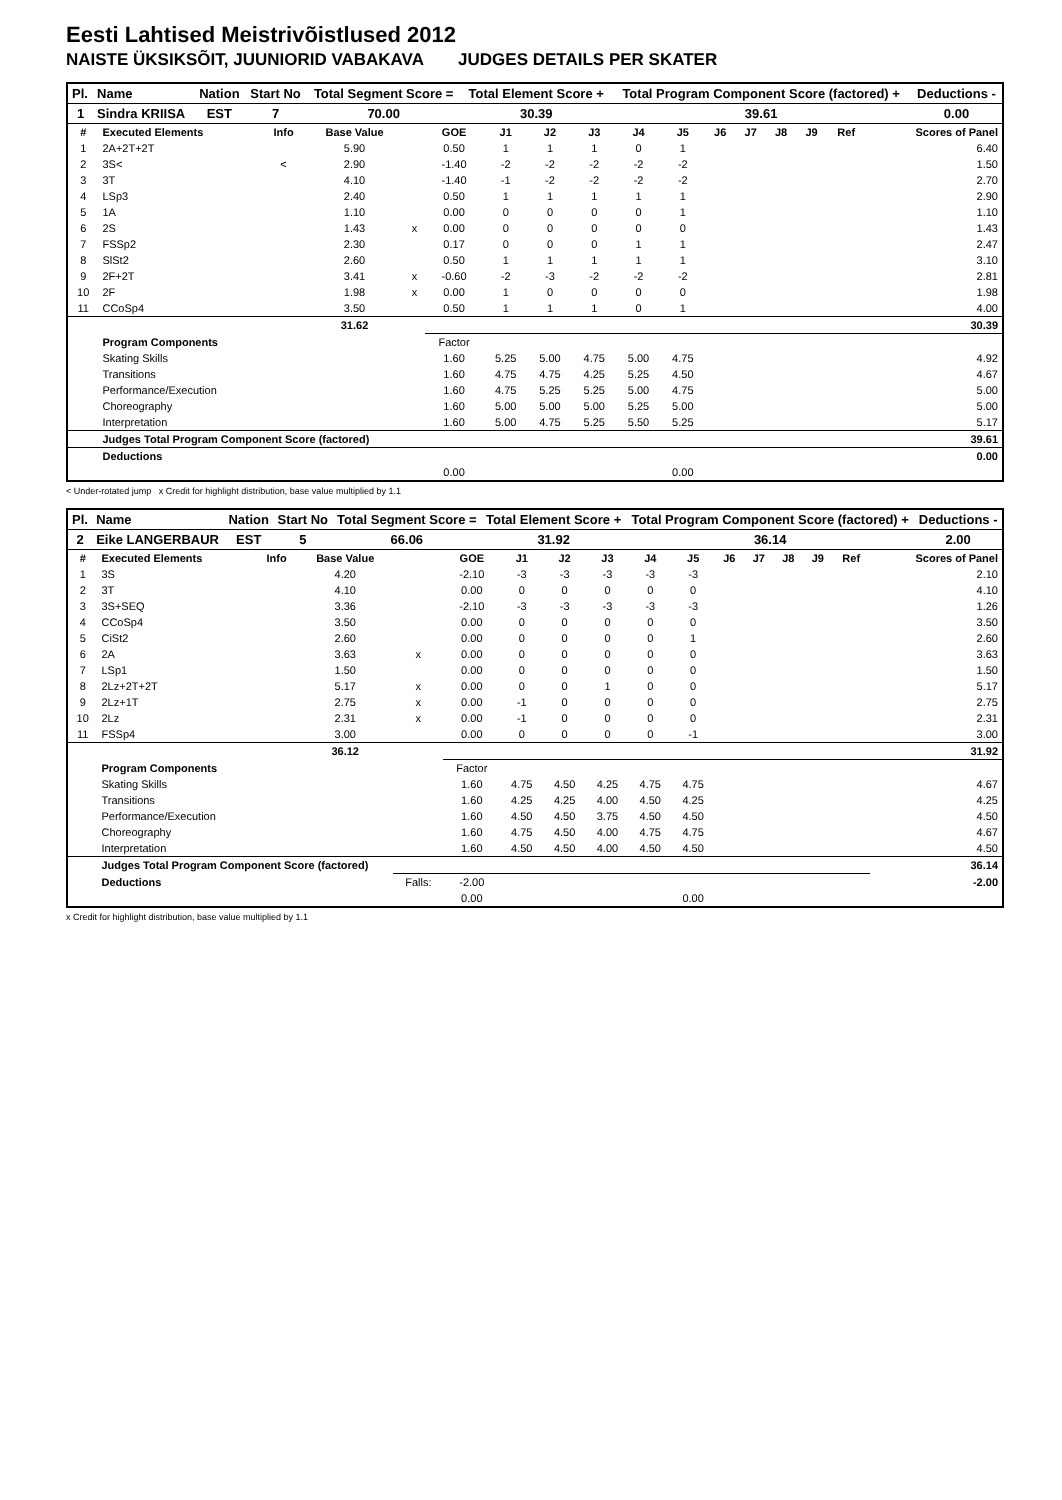Eesti Lahtised Meistrivõistlused 2012
NAISTE ÜKSIKSÕIT, JUUNIORID VABAKAVA JUDGES DETAILS PER SKATER
| Pl. | Name | Nation | Start No | Total Segment Score = | Total Element Score + | Total Program Component Score (factored) + | Deductions - |
| --- | --- | --- | --- | --- | --- | --- | --- |
| 1 | Sindra KRIISA | EST | 7 | 70.00 | 30.39 | 39.61 | 0.00 |
| # | Executed Elements | Info | Base Value | | GOE | J1 | J2 | J3 | J4 | J5 | J6 | J7 | J8 | J9 | Ref | Scores of Panel |
| --- | --- | --- | --- | --- | --- | --- | --- | --- | --- | --- | --- | --- | --- | --- | --- | --- |
| 1 | 2A+2T+2T | | 5.90 | | 0.50 | 1 | 1 | 1 | 0 | 1 | | | | | | 6.40 |
| 2 | 3S< | < | 2.90 | | -1.40 | -2 | -2 | -2 | -2 | -2 | | | | | | 1.50 |
| 3 | 3T | | 4.10 | | -1.40 | -1 | -2 | -2 | -2 | -2 | | | | | | 2.70 |
| 4 | LSp3 | | 2.40 | | 0.50 | 1 | 1 | 1 | 1 | 1 | | | | | | 2.90 |
| 5 | 1A | | 1.10 | | 0.00 | 0 | 0 | 0 | 0 | 1 | | | | | | 1.10 |
| 6 | 2S | | 1.43 | x | 0.00 | 0 | 0 | 0 | 0 | 0 | | | | | | 1.43 |
| 7 | FSSp2 | | 2.30 | | 0.17 | 0 | 0 | 0 | 1 | 1 | | | | | | 2.47 |
| 8 | SlSt2 | | 2.60 | | 0.50 | 1 | 1 | 1 | 1 | 1 | | | | | | 3.10 |
| 9 | 2F+2T | | 3.41 | x | -0.60 | -2 | -3 | -2 | -2 | -2 | | | | | | 2.81 |
| 10 | 2F | | 1.98 | x | 0.00 | 1 | 0 | 0 | 0 | 0 | | | | | | 1.98 |
| 11 | CCoSp4 | | 3.50 | | 0.50 | 1 | 1 | 1 | 0 | 1 | | | | | | 4.00 |
| | | | 31.62 | | | | | | | | | | | | | 30.39 |
| | Program Components | | | | Factor | | | | | | | | | | | |
| | Skating Skills | | | | 1.60 | 5.25 | 5.00 | 4.75 | 5.00 | 4.75 | | | | | | 4.92 |
| | Transitions | | | | 1.60 | 4.75 | 4.75 | 4.25 | 5.25 | 4.50 | | | | | | 4.67 |
| | Performance/Execution | | | | 1.60 | 4.75 | 5.25 | 5.25 | 5.00 | 4.75 | | | | | | 5.00 |
| | Choreography | | | | 1.60 | 5.00 | 5.00 | 5.00 | 5.25 | 5.00 | | | | | | 5.00 |
| | Interpretation | | | | 1.60 | 5.00 | 4.75 | 5.25 | 5.50 | 5.25 | | | | | | 5.17 |
| | Judges Total Program Component Score (factored) | | | | | | | | | | | | | | | 39.61 |
| | Deductions | | | | | | | | | | | | | | | 0.00 |
| | | | | | 0.00 | | | | | 0.00 | | | | | | |
< Under-rotated jump x Credit for highlight distribution, base value multiplied by 1.1
| Pl. | Name | Nation | Start No | Total Segment Score = | Total Element Score + | Total Program Component Score (factored) + | Deductions - |
| --- | --- | --- | --- | --- | --- | --- | --- |
| 2 | Eike LANGERBAUR | EST | 5 | 66.06 | 31.92 | 36.14 | 2.00 |
| # | Executed Elements | Info | Base Value | | GOE | J1 | J2 | J3 | J4 | J5 | J6 | J7 | J8 | J9 | Ref | Scores of Panel |
| --- | --- | --- | --- | --- | --- | --- | --- | --- | --- | --- | --- | --- | --- | --- | --- | --- |
| 1 | 3S | | 4.20 | | -2.10 | -3 | -3 | -3 | -3 | -3 | | | | | | 2.10 |
| 2 | 3T | | 4.10 | | 0.00 | 0 | 0 | 0 | 0 | 0 | | | | | | 4.10 |
| 3 | 3S+SEQ | | 3.36 | | -2.10 | -3 | -3 | -3 | -3 | -3 | | | | | | 1.26 |
| 4 | CCoSp4 | | 3.50 | | 0.00 | 0 | 0 | 0 | 0 | 0 | | | | | | 3.50 |
| 5 | CiSt2 | | 2.60 | | 0.00 | 0 | 0 | 0 | 0 | 1 | | | | | | 2.60 |
| 6 | 2A | | 3.63 | x | 0.00 | 0 | 0 | 0 | 0 | 0 | | | | | | 3.63 |
| 7 | LSp1 | | 1.50 | | 0.00 | 0 | 0 | 0 | 0 | 0 | | | | | | 1.50 |
| 8 | 2Lz+2T+2T | | 5.17 | x | 0.00 | 0 | 0 | 1 | 0 | 0 | | | | | | 5.17 |
| 9 | 2Lz+1T | | 2.75 | x | 0.00 | -1 | 0 | 0 | 0 | 0 | | | | | | 2.75 |
| 10 | 2Lz | | 2.31 | x | 0.00 | -1 | 0 | 0 | 0 | 0 | | | | | | 2.31 |
| 11 | FSSp4 | | 3.00 | | 0.00 | 0 | 0 | 0 | 0 | -1 | | | | | | 3.00 |
| | | | 36.12 | | | | | | | | | | | | | 31.92 |
| | Program Components | | | | Factor | | | | | | | | | | | |
| | Skating Skills | | | | 1.60 | 4.75 | 4.50 | 4.25 | 4.75 | 4.75 | | | | | | 4.67 |
| | Transitions | | | | 1.60 | 4.25 | 4.25 | 4.00 | 4.50 | 4.25 | | | | | | 4.25 |
| | Performance/Execution | | | | 1.60 | 4.50 | 4.50 | 3.75 | 4.50 | 4.50 | | | | | | 4.50 |
| | Choreography | | | | 1.60 | 4.75 | 4.50 | 4.00 | 4.75 | 4.75 | | | | | | 4.67 |
| | Interpretation | | | | 1.60 | 4.50 | 4.50 | 4.00 | 4.50 | 4.50 | | | | | | 4.50 |
| | Judges Total Program Component Score (factored) | | | | | | | | | | | | | | | 36.14 |
| | Deductions | | | Falls: | -2.00 | | | | | | | | | | | -2.00 |
| | | | | | 0.00 | | | | | 0.00 | | | | | | |
x Credit for highlight distribution, base value multiplied by 1.1